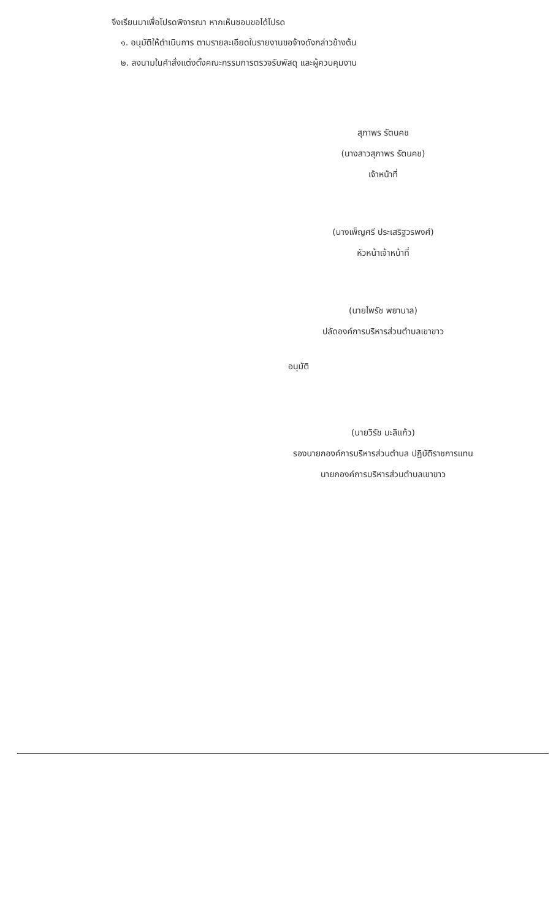จึงเรียนมาเพื่อโปรดพิจารณา หากเห็นชอบขอได้โปรด
๑. อนุมัติให้ดำเนินการ ตามรายละเอียดในรายงานขอจ้างดังกล่าวข้างต้น
๒. ลงนามในคำสั่งแต่งตั้งคณะกรรมการตรวจรับพัสดุ และผู้ควบคุมงาน
สุภาพร รัตนคช
(นางสาวสุภาพร รัตนคช)
เจ้าหน้าที่
(นางเพ็ญศรี ประเสริฐวรพงศ์)
หัวหน้าเจ้าหน้าที่
(นายไพรัช พยาบาล)
ปลัดองค์การบริหารส่วนตำบลเขาขาว
อนุมัติ
(นายวิรัช มะลิแก้ว)
รองนายกองค์การบริหารส่วนตำบล ปฏิบัติราชการแทน
นายกองค์การบริหารส่วนตำบลเขาขาว